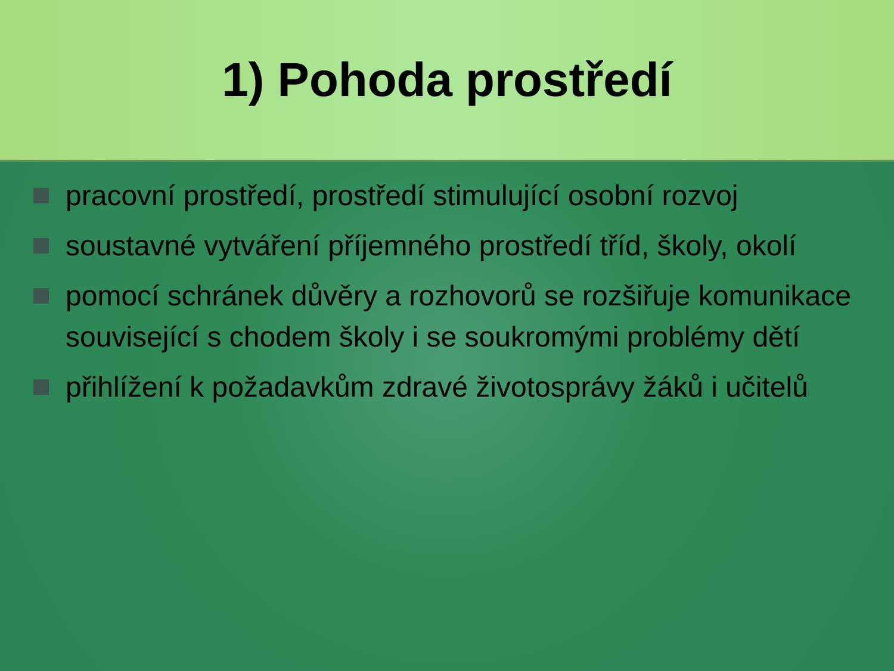1) Pohoda prostředí
pracovní prostředí, prostředí stimulující osobní rozvoj
soustavné vytváření příjemného prostředí tříd, školy, okolí
pomocí schránek důvěry a rozhovorů se rozšiřuje komunikace související s chodem školy i se soukromými problémy dětí
přihlížení k požadavkům zdravé životosprávy žáků i učitelů